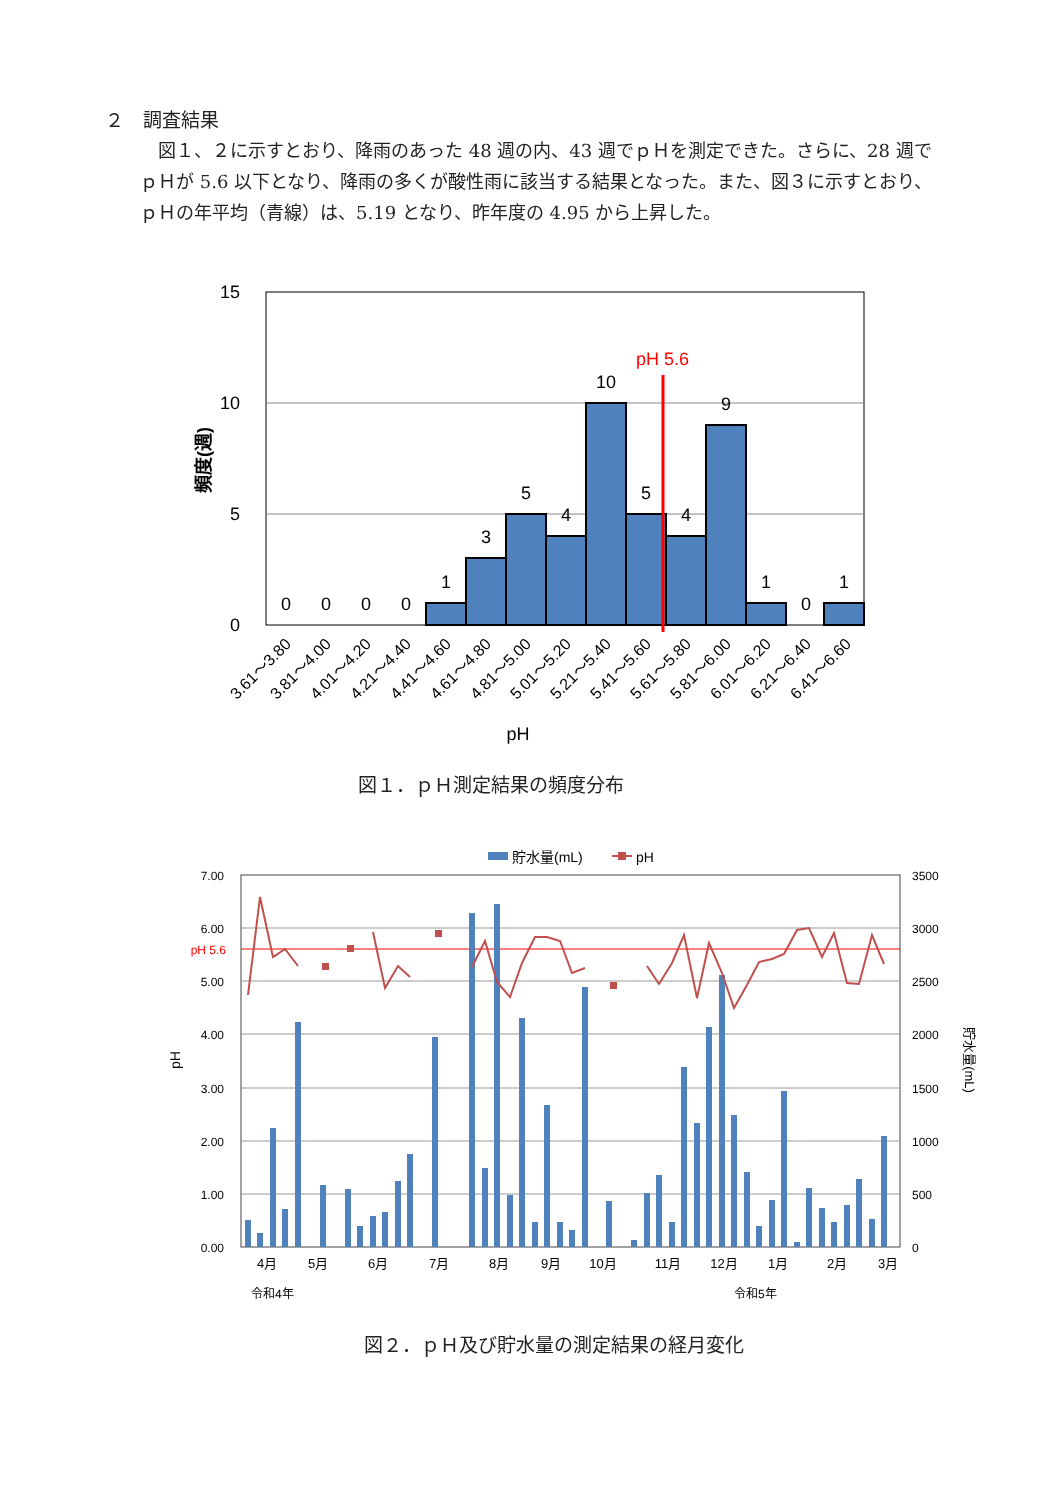２　調査結果
図１、２に示すとおり、降雨のあった 48 週の内、43 週でｐＨを測定できた。さらに、28 週でｐＨが 5.6 以下となり、降雨の多くが酸性雨に該当する結果となった。また、図３に示すとおり、ｐＨの年平均（青線）は、5.19 となり、昨年度の 4.95 から上昇した。
15
10
5
0
頻度(週)
pH 5.6
0
0
0
0
1
3
5
4
10
5
4
9
1
0
1
3.61～3.80
3.81～4.00
4.01～4.20
4.21～4.40
4.41～4.60
4.61～4.80
4.81～5.00
5.01～5.20
5.21～5.40
5.41～5.60
5.61～5.80
5.81～6.00
6.01～6.20
6.21～6.40
6.41～6.60
pH
図１．ｐＨ測定結果の頻度分布
貯水量(mL)
pH
7.00
6.00
pH 5.6
5.00
4.00
3.00
2.00
1.00
0.00
3500
3000
2500
2000
1500
1000
500
0
pH
貯水量(mL)
4月
5月
6月
7月
8月
9月
10月
11月
12月
1月
2月
3月
令和4年
令和5年
図２．ｐＨ及び貯水量の測定結果の経月変化